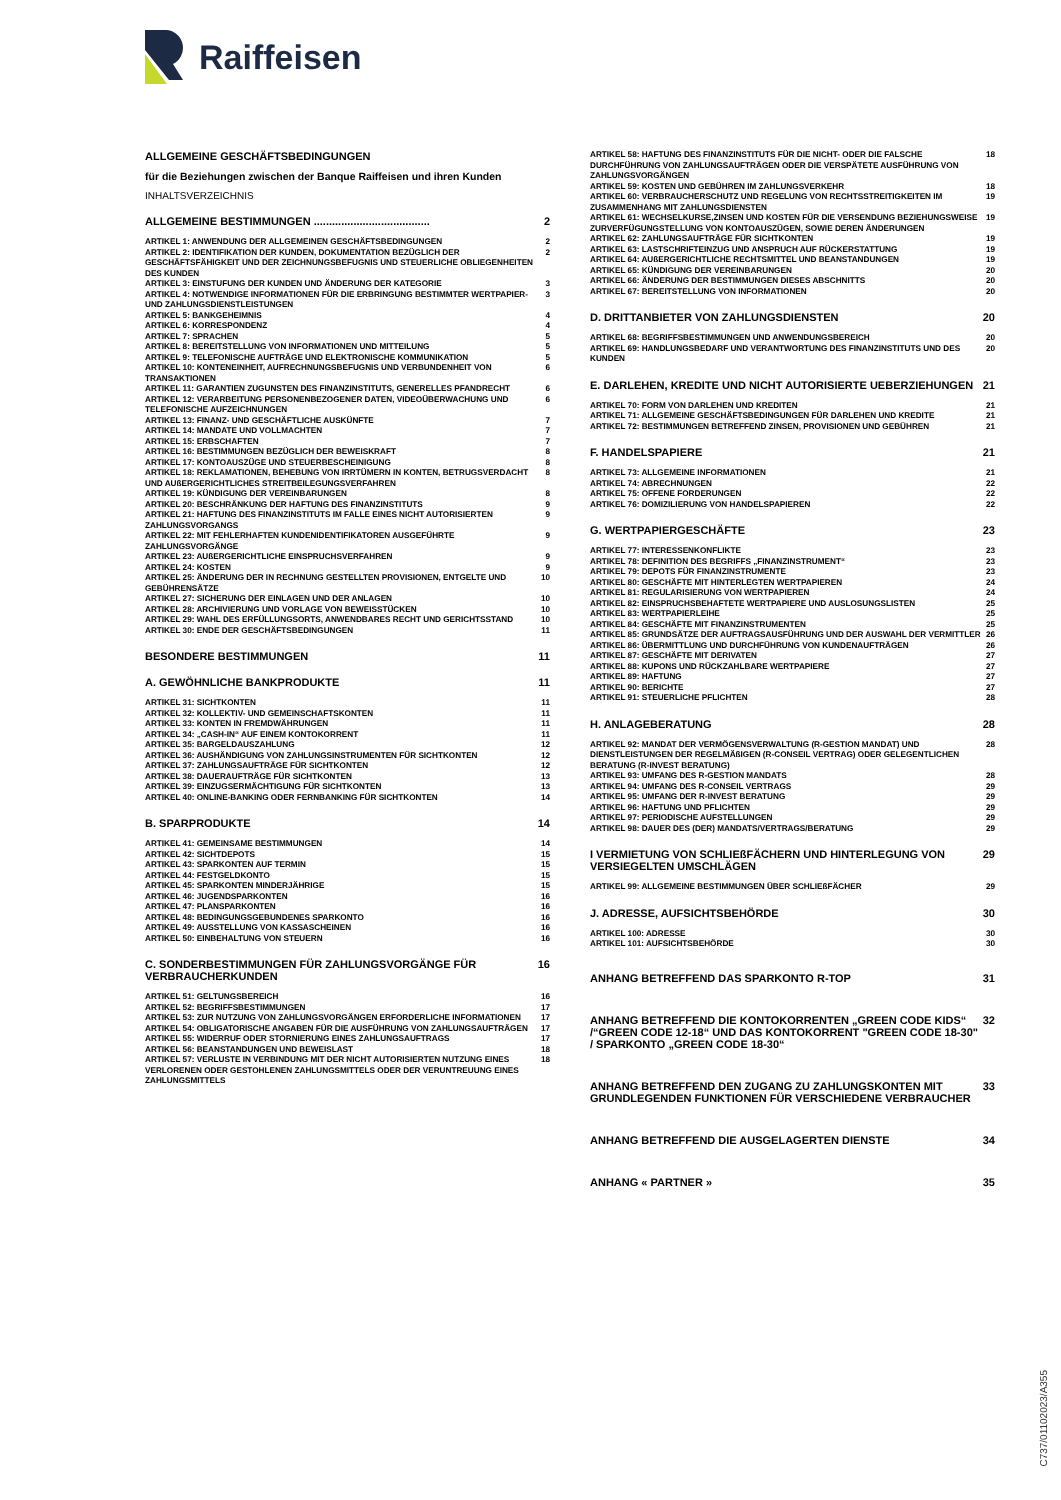Raiffeisen
ALLGEMEINE GESCHÄFTSBEDINGUNGEN
für die Beziehungen zwischen der Banque Raiffeisen und ihren Kunden
INHALTSVERZEICHNIS
ALLGEMEINE BESTIMMUNGEN ...................................... 2
ARTIKEL 1: ANWENDUNG DER ALLGEMEINEN GESCHÄFTSBEDINGUNGEN 2
ARTIKEL 2: IDENTIFIKATION DER KUNDEN, DOKUMENTATION BEZÜGLICH DER GESCHÄFTSFÄHIGKEIT UND DER ZEICHNUNGSBEFUGNIS UND STEUERLICHE OBLIEGENHEITEN DES KUNDEN 2
ARTIKEL 3: EINSTUFUNG DER KUNDEN UND ÄNDERUNG DER KATEGORIE 3
ARTIKEL 4: NOTWENDIGE INFORMATIONEN FÜR DIE ERBRINGUNG BESTIMMTER WERTPAPIER- UND ZAHLUNGSDIENSTLEISTUNGEN 3
ARTIKEL 5: BANKGEHEIMNIS 4
ARTIKEL 6: KORRESPONDENZ 4
ARTIKEL 7: SPRACHEN 5
ARTIKEL 8: BEREITSTELLUNG VON INFORMATIONEN UND MITTEILUNG 5
ARTIKEL 9: TELEFONISCHE AUFTRÄGE UND ELEKTRONISCHE KOMMUNIKATION 5
ARTIKEL 10: KONTENEINHEIT, AUFRECHNUNGSBEFUGNIS UND VERBUNDENHEIT VON TRANSAKTIONEN 6
ARTIKEL 11: GARANTIEN ZUGUNSTEN DES FINANZINSTITUTS, GENERELLES PFANDRECHT 6
ARTIKEL 12: VERARBEITUNG PERSONENBEZOGENER DATEN, VIDEOÜBERWACHUNG UND TELEFONISCHE AUFZEICHNUNGEN 6
ARTIKEL 13: FINANZ- UND GESCHÄFTLICHE AUSKÜNFTE 7
ARTIKEL 14: MANDATE UND VOLLMACHTEN 7
ARTIKEL 15: ERBSCHAFTEN 7
ARTIKEL 16: BESTIMMUNGEN BEZÜGLICH DER BEWEISKRAFT 8
ARTIKEL 17: KONTOAUSZÜGE UND STEUERBESCHEINIGUNG 8
ARTIKEL 18: REKLAMATIONEN, BEHEBUNG VON IRRTÜMERN IN KONTEN, BETRUGSVERDACHT UND AUßERGERICHTLICHES STREITBEILEGUNGSVERFAHREN 8
ARTIKEL 19: KÜNDIGUNG DER VEREINBARUNGEN 8
ARTIKEL 20: BESCHRÄNKUNG DER HAFTUNG DES FINANZINSTITUTS 9
ARTIKEL 21: HAFTUNG DES FINANZINSTITUTS IM FALLE EINES NICHT AUTORISIERTEN ZAHLUNGSVORGANGS 9
ARTIKEL 22: MIT FEHLERHAFTEN KUNDENIDENTIFIKATOREN AUSGEFÜHRTE ZAHLUNGSVORGÄNGE 9
ARTIKEL 23: AUßERGERICHTLICHE EINSPRUCHSVERFAHREN 9
ARTIKEL 24: KOSTEN 9
ARTIKEL 25: ÄNDERUNG DER IN RECHNUNG GESTELLTEN PROVISIONEN, ENTGELTE UND GEBÜHRENSÄTZE 10
ARTIKEL 27: SICHERUNG DER EINLAGEN UND DER ANLAGEN 10
ARTIKEL 28: ARCHIVIERUNG UND VORLAGE VON BEWEISSTÜCKEN 10
ARTIKEL 29: WAHL DES ERFÜLLUNGSORTS, ANWENDBARES RECHT UND GERICHTSSTAND 10
ARTIKEL 30: ENDE DER GESCHÄFTSBEDINGUNGEN 11
BESONDERE BESTIMMUNGEN 11
A. GEWÖHNLICHE BANKPRODUKTE 11
ARTIKEL 31: SICHTKONTEN 11
ARTIKEL 32: KOLLEKTIV- UND GEMEINSCHAFTSKONTEN 11
ARTIKEL 33: KONTEN IN FREMDWÄHRUNGEN 11
ARTIKEL 34: „CASH-IN“ AUF EINEM KONTOKORRENT 11
ARTIKEL 35: BARGELDAUSZAHLUNG 12
ARTIKEL 36: AUSHÄNDIGUNG VON ZAHLUNGSINSTRUMENTEN FÜR SICHTKONTEN 12
ARTIKEL 37: ZAHLUNGSAUFTRÄGE FÜR SICHTKONTEN 12
ARTIKEL 38: DAUERAUFTRÄGE FÜR SICHTKONTEN 13
ARTIKEL 39: EINZUGSERMÄCHTIGUNG FÜR SICHTKONTEN 13
ARTIKEL 40: ONLINE-BANKING ODER FERNBANKING FÜR SICHTKONTEN 14
B. SPARPRODUKTE 14
ARTIKEL 41: GEMEINSAME BESTIMMUNGEN 14
ARTIKEL 42: SICHTDEPOTS 15
ARTIKEL 43: SPARKONTEN AUF TERMIN 15
ARTIKEL 44: FESTGELDKONTO 15
ARTIKEL 45: SPARKONTEN MINDERJÄHRIGE 15
ARTIKEL 46: JUGENDSPARKONTEN 16
ARTIKEL 47: PLANSPARKONTEN 16
ARTIKEL 48: BEDINGUNGSGEBUNDENES SPARKONTO 16
ARTIKEL 49: AUSSTELLUNG VON KASSASCHEINEN 16
ARTIKEL 50: EINBEHALTUNG VON STEUERN 16
C. SONDERBESTIMMUNGEN FÜR ZAHLUNGSVORGÄNGE FÜR VERBRAUCHERKUNDEN 16
ARTIKEL 51: GELTUNGSBEREICH 16
ARTIKEL 52: BEGRIFFSBESTIMMUNGEN 17
ARTIKEL 53: ZUR NUTZUNG VON ZAHLUNGSVORGÄNGEN ERFORDERLICHE INFORMATIONEN 17
ARTIKEL 54: OBLIGATORISCHE ANGABEN FÜR DIE AUSFÜHRUNG VON ZAHLUNGSAUFTRÄGEN 17
ARTIKEL 55: WIDERRUF ODER STORNIERUNG EINES ZAHLUNGSAUFTRAGS 17
ARTIKEL 56: BEANSTANDUNGEN UND BEWEISLAST 18
ARTIKEL 57: VERLUSTE IN VERBINDUNG MIT DER NICHT AUTORISIERTEN NUTZUNG EINES VERLORENEN ODER GESTOHLENEN ZAHLUNGSMITTELS ODER DER VERUNTREUUNG EINES ZAHLUNGSMITTELS 18
ARTIKEL 58: HAFTUNG DES FINANZINSTITUTS FÜR DIE NICHT- ODER DIE FALSCHE DURCHFÜHRUNG VON ZAHLUNGSAUFTRÄGEN ODER DIE VERSPÄTETE AUSFÜHRUNG VON ZAHLUNGSVORGÄNGEN 18
ARTIKEL 59: KOSTEN UND GEBÜHREN IM ZAHLUNGSVERKEHR 18
ARTIKEL 60: VERBRAUCHERSCHUTZ UND REGELUNG VON RECHTSSTREITIGKEITEN IM ZUSAMMENHANG MIT ZAHLUNGSDIENSTEN 19
ARTIKEL 61: WECHSELKURSE,ZINSEN UND KOSTEN FÜR DIE VERSENDUNG BEZIEHUNGSWEISE ZURVERFÜGUNGSTELLUNG VON KONTOAUSZÜGEN, SOWIE DEREN ÄNDERUNGEN 19
ARTIKEL 62: ZAHLUNGSAUFTRÄGE FÜR SICHTKONTEN 19
ARTIKEL 63: LASTSCHRIFTEINZUG UND ANSPRUCH AUF RÜCKERSTATTUNG 19
ARTIKEL 64: AUßERGERICHTLICHE RECHTSMITTEL UND BEANSTANDUNGEN 19
ARTIKEL 65: KÜNDIGUNG DER VEREINBARUNGEN 20
ARTIKEL 66: ÄNDERUNG DER BESTIMMUNGEN DIESES ABSCHNITTS 20
ARTIKEL 67: BEREITSTELLUNG VON INFORMATIONEN 20
D. DRITTANBIETER VON ZAHLUNGSDIENSTEN 20
ARTIKEL 68: BEGRIFFSBESTIMMUNGEN UND ANWENDUNGSBEREICH 20
ARTIKEL 69: HANDLUNGSBEDARF UND VERANTWORTUNG DES FINANZINSTITUTS UND DES KUNDEN 20
E. DARLEHEN, KREDITE UND NICHT AUTORISIERTE UEBERZIEHUNGEN 21
ARTIKEL 70: FORM VON DARLEHEN UND KREDITEN 21
ARTIKEL 71: ALLGEMEINE GESCHÄFTSBEDINGUNGEN FÜR DARLEHEN UND KREDITE 21
ARTIKEL 72: BESTIMMUNGEN BETREFFEND ZINSEN, PROVISIONEN UND GEBÜHREN 21
F. HANDELSPAPIERE 21
ARTIKEL 73: ALLGEMEINE INFORMATIONEN 21
ARTIKEL 74: ABRECHNUNGEN 22
ARTIKEL 75: OFFENE FORDERUNGEN 22
ARTIKEL 76: DOMIZILIERUNG VON HANDELSPAPIEREN 22
G. WERTPAPIERGESCHÄFTE 23
ARTIKEL 77: INTERESSENKONFLIKTE 23
ARTIKEL 78: DEFINITION DES BEGRIFFS „FINANZINSTRUMENT“23
ARTIKEL 79: DEPOTS FÜR FINANZINSTRUMENTE 23
ARTIKEL 80: GESCHÄFTE MIT HINTERLEGTEN WERTPAPIEREN 24
ARTIKEL 81: REGULARISIERUNG VON WERTPAPIEREN 24
ARTIKEL 82: EINSPRUCHSBEHAFTETE WERTPAPIERE UND AUSLOSUNGSLISTEN 25
ARTIKEL 83: WERTPAPIERLEIHE 25
ARTIKEL 84: GESCHÄFTE MIT FINANZINSTRUMENTEN 25
ARTIKEL 85: GRUNDSÄTZE DER AUFTRAGSAUSFÜHRUNG UND DER AUSWAHL DER VERMITTLER 26
ARTIKEL 86: ÜBERMITTLUNG UND DURCHFÜHRUNG VON KUNDENAUFTRÄGEN 26
ARTIKEL 87: GESCHÄFTE MIT DERIVATEN 27
ARTIKEL 88: KUPONS UND RÜCKZAHLBARE WERTPAPIERE 27
ARTIKEL 89: HAFTUNG 27
ARTIKEL 90: BERICHTE 27
ARTIKEL 91: STEUERLICHE PFLICHTEN 28
H. ANLAGEBERATUNG 28
ARTIKEL 92: MANDAT DER VERMÖGENSVERWALTUNG (R-GESTION MANDAT) UND DIENSTLEISTUNGEN DER REGELMÄßIGEN (R-CONSEIL VERTRAG) ODER GELEGENTLICHEN BERATUNG (R-INVEST BERATUNG) 28
ARTIKEL 93: UMFANG DES R-GESTION MANDATS 28
ARTIKEL 94: UMFANG DES R-CONSEIL VERTRAGS 29
ARTIKEL 95: UMFANG DER R-INVEST BERATUNG 29
ARTIKEL 96: HAFTUNG UND PFLICHTEN 29
ARTIKEL 97: PERIODISCHE AUFSTELLUNGEN 29
ARTIKEL 98: DAUER DES (DER) MANDATS/VERTRAGS/BERATUNG 29
I VERMIETUNG VON SCHLIEßFÄCHERN UND HINTERLEGUNG VON VERSIEGELTEN UMSCHLÄGEN 29
ARTIKEL 99: ALLGEMEINE BESTIMMUNGEN ÜBER SCHLIEßFÄCHER 29
J. ADRESSE, AUFSICHTSBEHÖRDE 30
ARTIKEL 100: ADRESSE 30
ARTIKEL 101: AUFSICHTSBEHÖRDE 30
ANHANG BETREFFEND DAS SPARKONTO R-TOP 31
ANHANG BETREFFEND DIE KONTOKORRENTEN „GREEN CODE KIDS“ /“GREEN CODE 12-18“ UND DAS KONTOKORRENT "GREEN CODE 18-30" / SPARKONTO „GREEN CODE 18-30“32
ANHANG BETREFFEND DEN ZUGANG ZU ZAHLUNGSKONTEN MIT GRUNDLEGENDEN FUNKTIONEN FÜR VERSCHIEDENE VERBRAUCHER 33
ANHANG BETREFFEND DIE AUSGELAGERTEN DIENSTE 34
ANHANG « PARTNER » 35
C737/01102023/A355